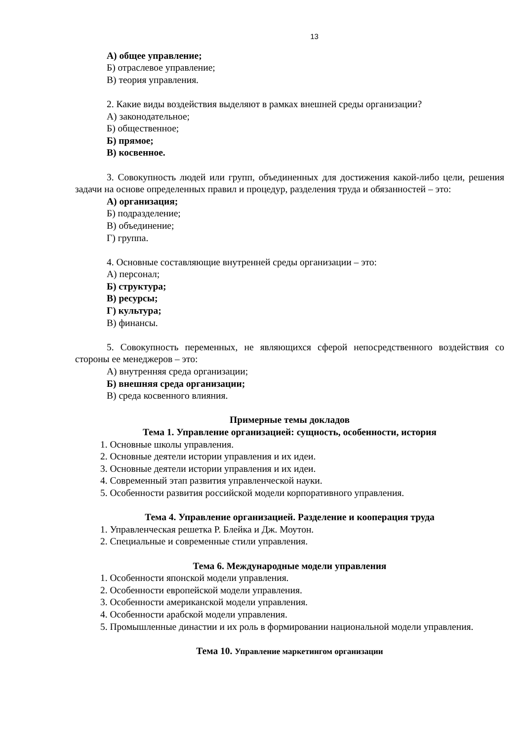13
А) общее управление;
Б) отраслевое управление;
В) теория управления.
2. Какие виды воздействия выделяют в рамках внешней среды организации?
А) законодательное;
Б) общественное;
Б) прямое;
В) косвенное.
3. Совокупность людей или групп, объединенных для достижения какой-либо цели, решения задачи на основе определенных правил и процедур, разделения труда и обязанностей – это:
А) организация;
Б) подразделение;
В) объединение;
Г) группа.
4. Основные составляющие внутренней среды организации – это:
А) персонал;
Б) структура;
В) ресурсы;
Г) культура;
В) финансы.
5. Совокупность переменных, не являющихся сферой непосредственного воздействия со стороны ее менеджеров – это:
А) внутренняя среда организации;
Б) внешняя среда организации;
В) среда косвенного влияния.
Примерные темы докладов
Тема 1. Управление организацией: сущность, особенности, история
1. Основные школы управления.
2. Основные деятели истории управления и их идеи.
3. Основные деятели истории управления и их идеи.
4. Современный этап развития управленческой науки.
5. Особенности развития российской модели корпоративного управления.
Тема 4. Управление организацией. Разделение и кооперация труда
1. Управленческая решетка Р. Блейка и Дж. Моутон.
2. Специальные и современные стили управления.
Тема 6. Международные модели управления
1. Особенности японской модели управления.
2. Особенности европейской модели управления.
3. Особенности американской модели управления.
4. Особенности арабской модели управления.
5. Промышленные династии и их роль в формировании национальной модели управления.
Тема 10. Управление маркетингом организации